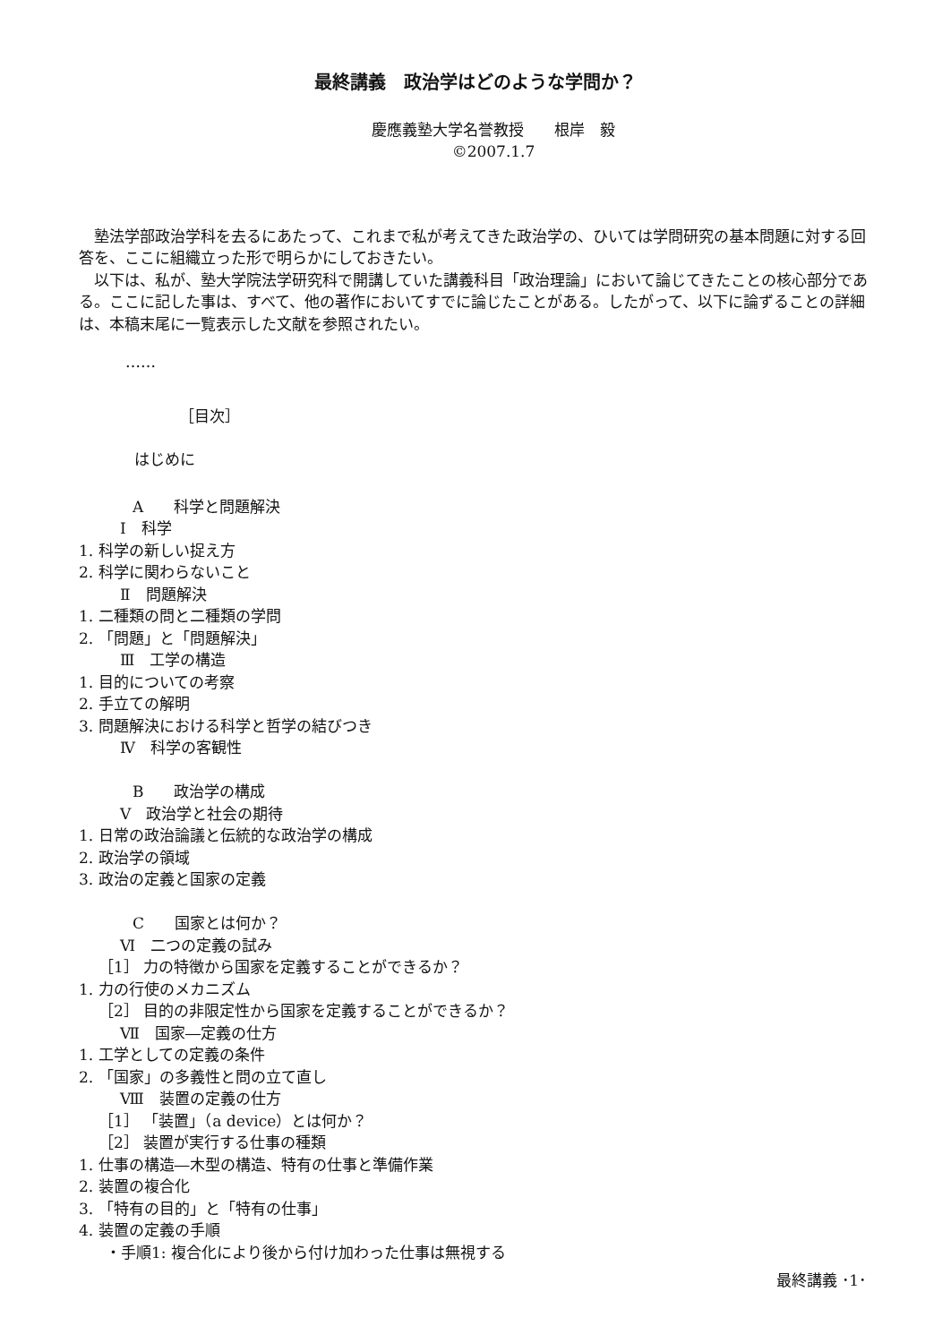最終講義　政治学はどのような学問か？
慶應義塾大学名誉教授　　根岸　毅
©2007.1.7
　塾法学部政治学科を去るにあたって、これまで私が考えてきた政治学の、ひいては学問研究の基本問題に対する回答を、ここに組織立った形で明らかにしておきたい。
　以下は、私が、塾大学院法学研究科で開講していた講義科目「政治理論」において論じてきたことの核心部分である。ここに記した事は、すべて、他の著作においてすでに論じたことがある。したがって、以下に論ずることの詳細は、本稿末尾に一覧表示した文献を参照されたい。
……
［目次］
はじめに
A　　科学と問題解決
Ⅰ　科学
1. 科学の新しい捉え方
2. 科学に関わらないこと
Ⅱ　問題解決
1. 二種類の問と二種類の学問
2. 「問題」と「問題解決」
Ⅲ　工学の構造
1. 目的についての考察
2. 手立ての解明
3. 問題解決における科学と哲学の結びつき
Ⅳ　科学の客観性
B　　政治学の構成
Ⅴ　政治学と社会の期待
1. 日常の政治論議と伝統的な政治学の構成
2. 政治学の領域
3. 政治の定義と国家の定義
C　　国家とは何か？
Ⅵ　二つの定義の試み
［1］ 力の特徴から国家を定義することができるか？
1. 力の行使のメカニズム
［2］ 目的の非限定性から国家を定義することができるか？
Ⅶ　国家―定義の仕方
1. 工学としての定義の条件
2. 「国家」の多義性と問の立て直し
Ⅷ　装置の定義の仕方
［1］ 「装置」（a device）とは何か？
［2］ 装置が実行する仕事の種類
1. 仕事の構造―木型の構造、特有の仕事と準備作業
2. 装置の複合化
3. 「特有の目的」と「特有の仕事」
4. 装置の定義の手順
・手順1: 複合化により後から付け加わった仕事は無視する
最終講義 ･1･